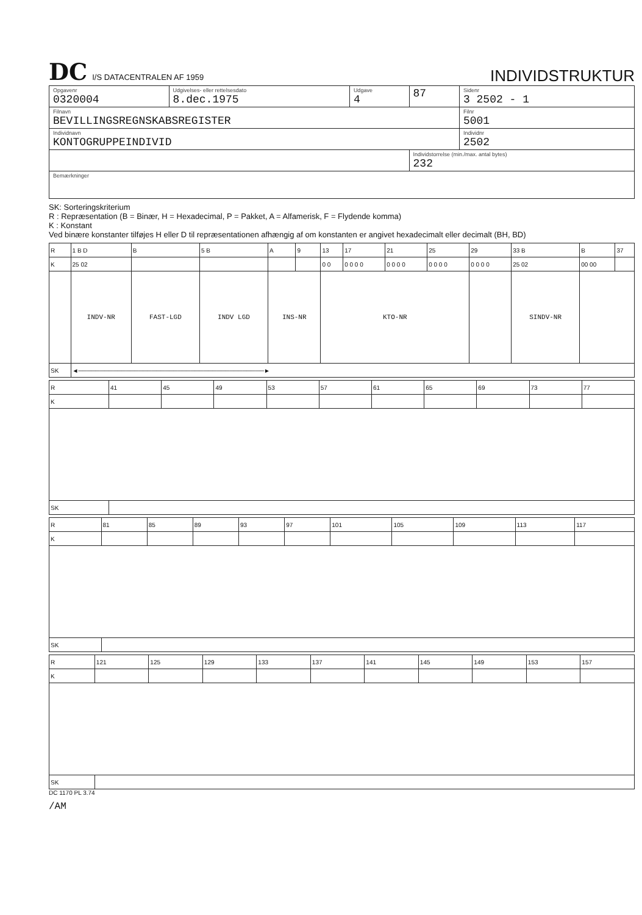DC I/S DATACENTRALEN AF 1959
INDIVIDSTRUKTUR
| Opgavenr 0320004 | Udgivelses- eller rettelsesdato 8.dec.1975 | Udgave 4 | 87 | Sidenr 3 2502 - 1 |
| Filnavn BEVILLINGSREGNSKABSREGISTER | | | | Filnr 5001 |
| Individnavn KONTOGRUPPEINDIVID | | | | Individnr 2502 |
| | | | Individstorrelse (min./max. antal bytes) 232 | |
| Bemærkninger | | | | |
SK: Sorteringskriterium
R : Repræsentation (B = Binær, H = Hexadecimal, P = Pakket, A = Alfamerisk, F = Flydende komma)
K : Konstant
Ved binære konstanter tilføjes H eller D til repræsentationen afhængig af om konstanten er angivet hexadecimalt eller decimalt (BH, BD)
| R | 1 B D | B | 5 B | A | 9 | 13 | 17 | 21 | 25 | 29 | 33 B | B | 37 |
| K | 25 02 | | | | | 0 0 | 0 0 0 0 | 0 0 0 0 | 0 0 0 0 | 0 0 0 0 | 25 02 | 00 00 | |
| | INDV-NR | FAST-LGD | INDV LGD | INS-NR | | KTO-NR | | | | | SINDV-NR | | |
| SK | ◄───────────────────────────────────────────► | | | | | | | | | | | | |
| R | 41 | 45 | 49 | 53 | 57 | 61 | 65 | 69 | 73 | 77 |
| K | | | | | | | | | | |
| SK | | | | | | | | | | |
| R | 81 | 85 | 89 | 93 | 97 | 101 | 105 | 109 | 113 | 117 |
| K | | | | | | | | | | |
| SK | | | | | | | | | | |
| R | 121 | 125 | 129 | 133 | 137 | 141 | 145 | 149 | 153 | 157 |
| K | | | | | | | | | | |
| SK | | | | | | | | | | |
DC 1170 PL 3.74
/AM